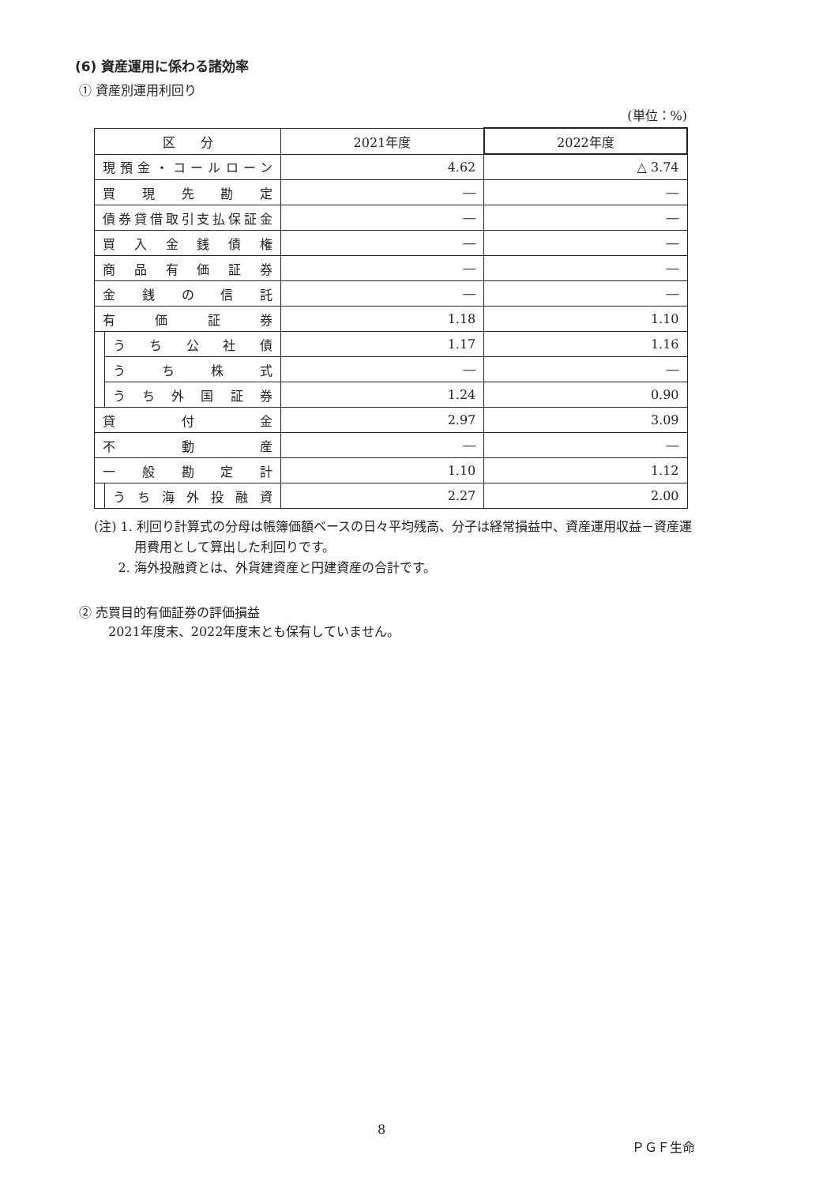(6) 資産運用に係わる諸効率
① 資産別運用利回り
(単位：%)
| 区 分 | | 2021年度 | 2022年度 |
| 現預金・コールローン | | 4.62 | △ 3.74 |
| 買現先勘定 | | ― | ― |
| 債券貸借取引支払保証金 | | ― | ― |
| 買入金銭債権 | | ― | ― |
| 商品有価証券 | | ― | ― |
| 金銭の信託 | | ― | ― |
| 有価証券 | | 1.18 | 1.10 |
| | うち公社債 | 1.17 | 1.16 |
| | うち株式 | ― | ― |
| | うち外国証券 | 1.24 | 0.90 |
| 貸付金 | | 2.97 | 3.09 |
| 不動産 | | ― | ― |
| 一般勘定計 | | 1.10 | 1.12 |
| | うち海外投融資 | 2.27 | 2.00 |
(注) 1. 利回り計算式の分母は帳簿価額ベースの日々平均残高、分子は経常損益中、資産運用収益－資産運
用費用として算出した利回りです。
2. 海外投融資とは、外貨建資産と円建資産の合計です。
② 売買目的有価証券の評価損益
2021年度末、2022年度末とも保有していません。
8
ＰＧＦ生命